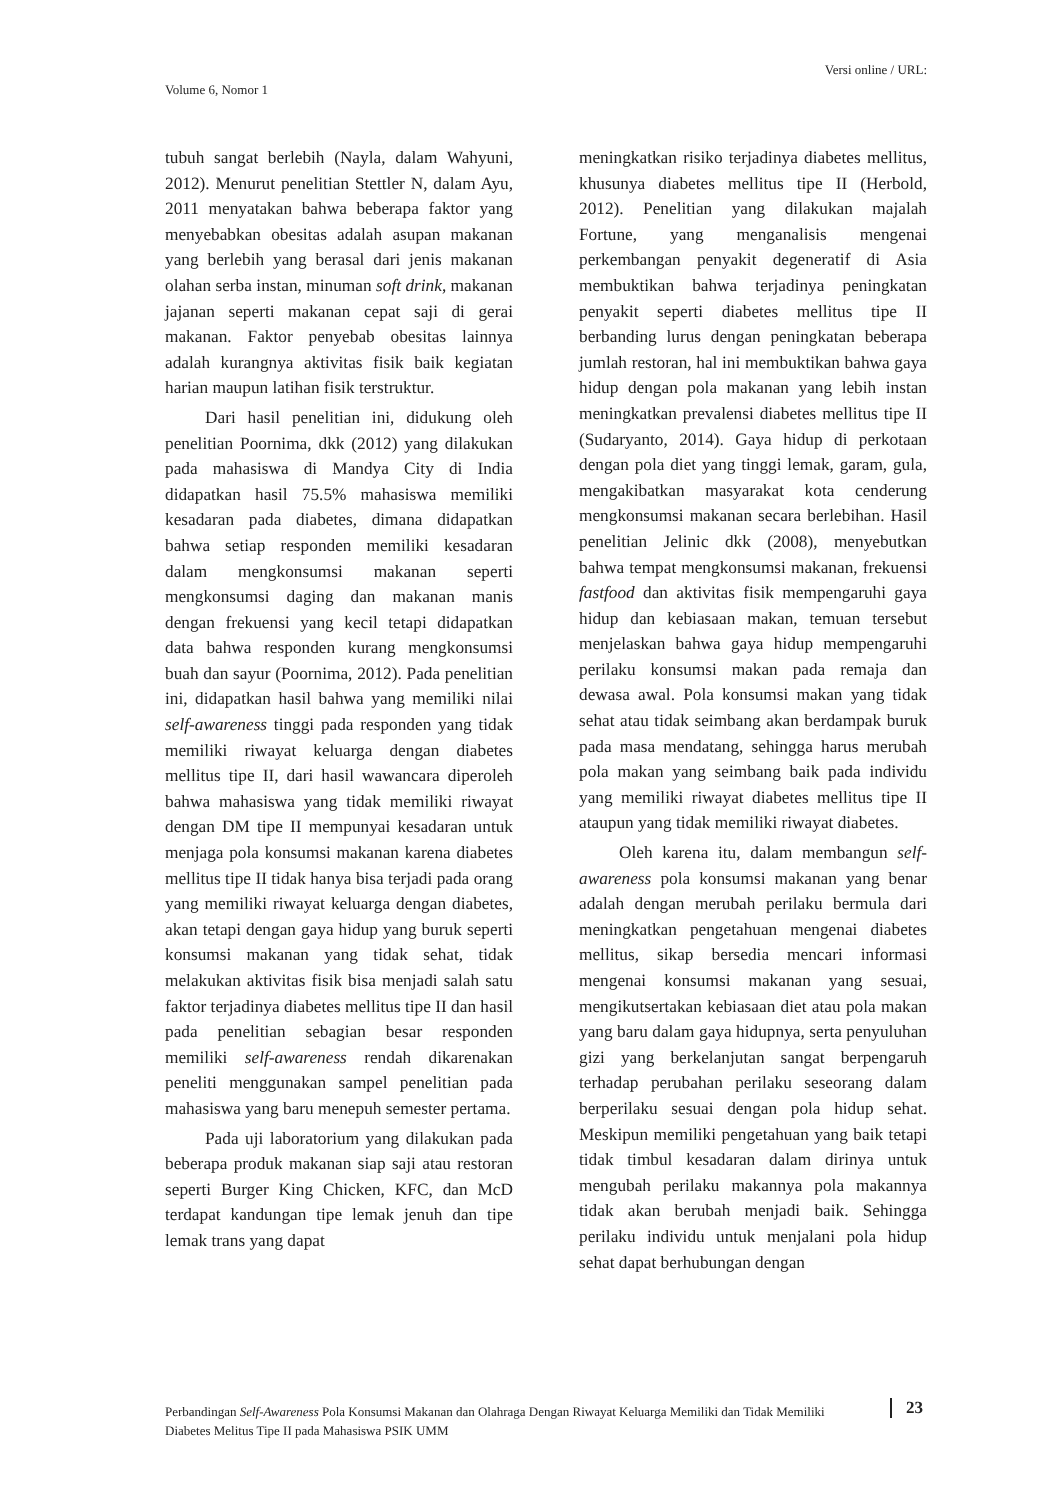Versi online / URL:
Volume 6, Nomor 1
tubuh sangat berlebih (Nayla, dalam Wahyuni, 2012). Menurut penelitian Stettler N, dalam Ayu, 2011 menyatakan bahwa beberapa faktor yang menyebabkan obesitas adalah asupan makanan yang berlebih yang berasal dari jenis makanan olahan serba instan, minuman soft drink, makanan jajanan seperti makanan cepat saji di gerai makanan. Faktor penyebab obesitas lainnya adalah kurangnya aktivitas fisik baik kegiatan harian maupun latihan fisik terstruktur.
Dari hasil penelitian ini, didukung oleh penelitian Poornima, dkk (2012) yang dilakukan pada mahasiswa di Mandya City di India didapatkan hasil 75.5% mahasiswa memiliki kesadaran pada diabetes, dimana didapatkan bahwa setiap responden memiliki kesadaran dalam mengkonsumsi makanan seperti mengkonsumsi daging dan makanan manis dengan frekuensi yang kecil tetapi didapatkan data bahwa responden kurang mengkonsumsi buah dan sayur (Poornima, 2012). Pada penelitian ini, didapatkan hasil bahwa yang memiliki nilai self-awareness tinggi pada responden yang tidak memiliki riwayat keluarga dengan diabetes mellitus tipe II, dari hasil wawancara diperoleh bahwa mahasiswa yang tidak memiliki riwayat dengan DM tipe II mempunyai kesadaran untuk menjaga pola konsumsi makanan karena diabetes mellitus tipe II tidak hanya bisa terjadi pada orang yang memiliki riwayat keluarga dengan diabetes, akan tetapi dengan gaya hidup yang buruk seperti konsumsi makanan yang tidak sehat, tidak melakukan aktivitas fisik bisa menjadi salah satu faktor terjadinya diabetes mellitus tipe II dan hasil pada penelitian sebagian besar responden memiliki self-awareness rendah dikarenakan peneliti menggunakan sampel penelitian pada mahasiswa yang baru menepuh semester pertama.
Pada uji laboratorium yang dilakukan pada beberapa produk makanan siap saji atau restoran seperti Burger King Chicken, KFC, dan McD terdapat kandungan tipe lemak jenuh dan tipe lemak trans yang dapat
meningkatkan risiko terjadinya diabetes mellitus, khusunya diabetes mellitus tipe II (Herbold, 2012). Penelitian yang dilakukan majalah Fortune, yang menganalisis mengenai perkembangan penyakit degeneratif di Asia membuktikan bahwa terjadinya peningkatan penyakit seperti diabetes mellitus tipe II berbanding lurus dengan peningkatan beberapa jumlah restoran, hal ini membuktikan bahwa gaya hidup dengan pola makanan yang lebih instan meningkatkan prevalensi diabetes mellitus tipe II (Sudaryanto, 2014). Gaya hidup di perkotaan dengan pola diet yang tinggi lemak, garam, gula, mengakibatkan masyarakat kota cenderung mengkonsumsi makanan secara berlebihan. Hasil penelitian Jelinic dkk (2008), menyebutkan bahwa tempat mengkonsumsi makanan, frekuensi fastfood dan aktivitas fisik mempengaruhi gaya hidup dan kebiasaan makan, temuan tersebut menjelaskan bahwa gaya hidup mempengaruhi perilaku konsumsi makan pada remaja dan dewasa awal. Pola konsumsi makan yang tidak sehat atau tidak seimbang akan berdampak buruk pada masa mendatang, sehingga harus merubah pola makan yang seimbang baik pada individu yang memiliki riwayat diabetes mellitus tipe II ataupun yang tidak memiliki riwayat diabetes.
Oleh karena itu, dalam membangun self-awareness pola konsumsi makanan yang benar adalah dengan merubah perilaku bermula dari meningkatkan pengetahuan mengenai diabetes mellitus, sikap bersedia mencari informasi mengenai konsumsi makanan yang sesuai, mengikutsertakan kebiasaan diet atau pola makan yang baru dalam gaya hidupnya, serta penyuluhan gizi yang berkelanjutan sangat berpengaruh terhadap perubahan perilaku seseorang dalam berperilaku sesuai dengan pola hidup sehat. Meskipun memiliki pengetahuan yang baik tetapi tidak timbul kesadaran dalam dirinya untuk mengubah perilaku makannya pola makannya tidak akan berubah menjadi baik. Sehingga perilaku individu untuk menjalani pola hidup sehat dapat berhubungan dengan
Perbandingan Self-Awareness Pola Konsumsi Makanan dan Olahraga Dengan Riwayat Keluarga Memiliki dan Tidak Memiliki Diabetes Melitus Tipe II pada Mahasiswa PSIK UMM
23